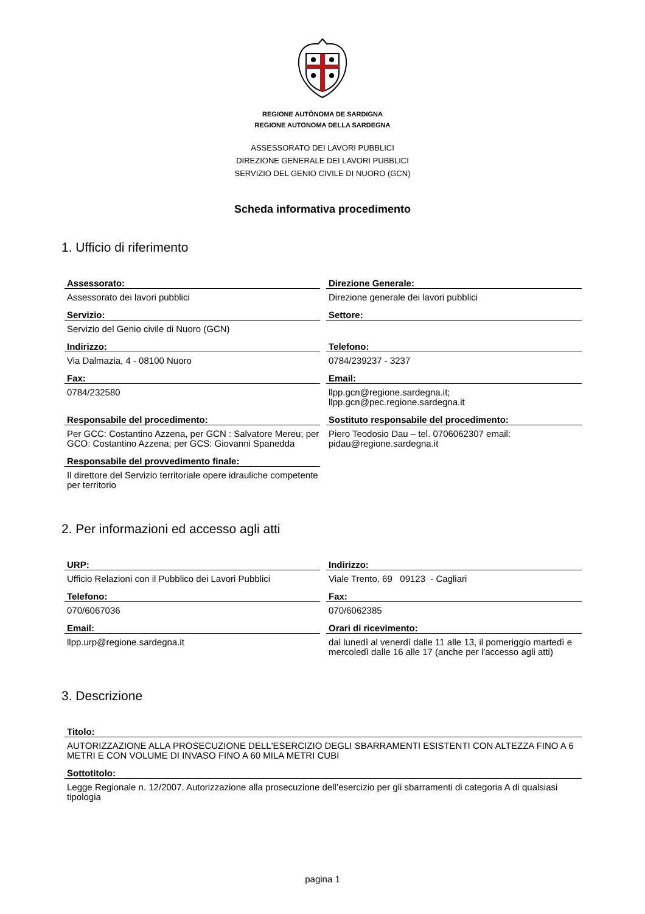REGIONE AUTÒNOMA DE SARDIGNA
REGIONE AUTONOMA DELLA SARDEGNA
ASSESSORATO DEI LAVORI PUBBLICI
DIREZIONE GENERALE DEI LAVORI PUBBLICI
SERVIZIO DEL GENIO CIVILE DI NUORO (GCN)
Scheda informativa procedimento
1. Ufficio di riferimento
Assessorato:
Assessorato dei lavori pubblici
Direzione Generale:
Direzione generale dei lavori pubblici
Servizio:
Servizio del Genio civile di Nuoro (GCN)
Settore:
Indirizzo:
Via Dalmazia, 4 - 08100 Nuoro
Telefono:
0784/239237 - 3237
Fax:
0784/232580
Email:
llpp.gcn@regione.sardegna.it;
llpp.gcn@pec.regione.sardegna.it
Responsabile del procedimento:
Per GCC: Costantino Azzena, per GCN : Salvatore Mereu; per GCO: Costantino Azzena; per GCS: Giovanni Spanedda
Sostituto responsabile del procedimento:
Piero Teodosio Dau – tel. 0706062307 email: pidau@regione.sardegna.it
Responsabile del provvedimento finale:
Il direttore del Servizio territoriale opere idrauliche competente per territorio
2. Per informazioni ed accesso agli atti
URP:
Ufficio Relazioni con il Pubblico dei Lavori Pubblici
Indirizzo:
Viale Trento, 69 09123 - Cagliari
Telefono:
070/6067036
Fax:
070/6062385
Email:
llpp.urp@regione.sardegna.it
Orari di ricevimento:
dal lunedì al venerdì dalle 11 alle 13, il pomeriggio martedì e mercoledì dalle 16 alle 17 (anche per l'accesso agli atti)
3. Descrizione
Titolo:
AUTORIZZAZIONE ALLA PROSECUZIONE DELL'ESERCIZIO DEGLI SBARRAMENTI ESISTENTI CON ALTEZZA FINO A 6 METRI E CON VOLUME DI INVASO FINO A 60 MILA METRI CUBI
Sottotitolo:
Legge Regionale n. 12/2007. Autorizzazione alla prosecuzione dell’esercizio per gli sbarramenti di categoria A di qualsiasi tipologia
pagina 1